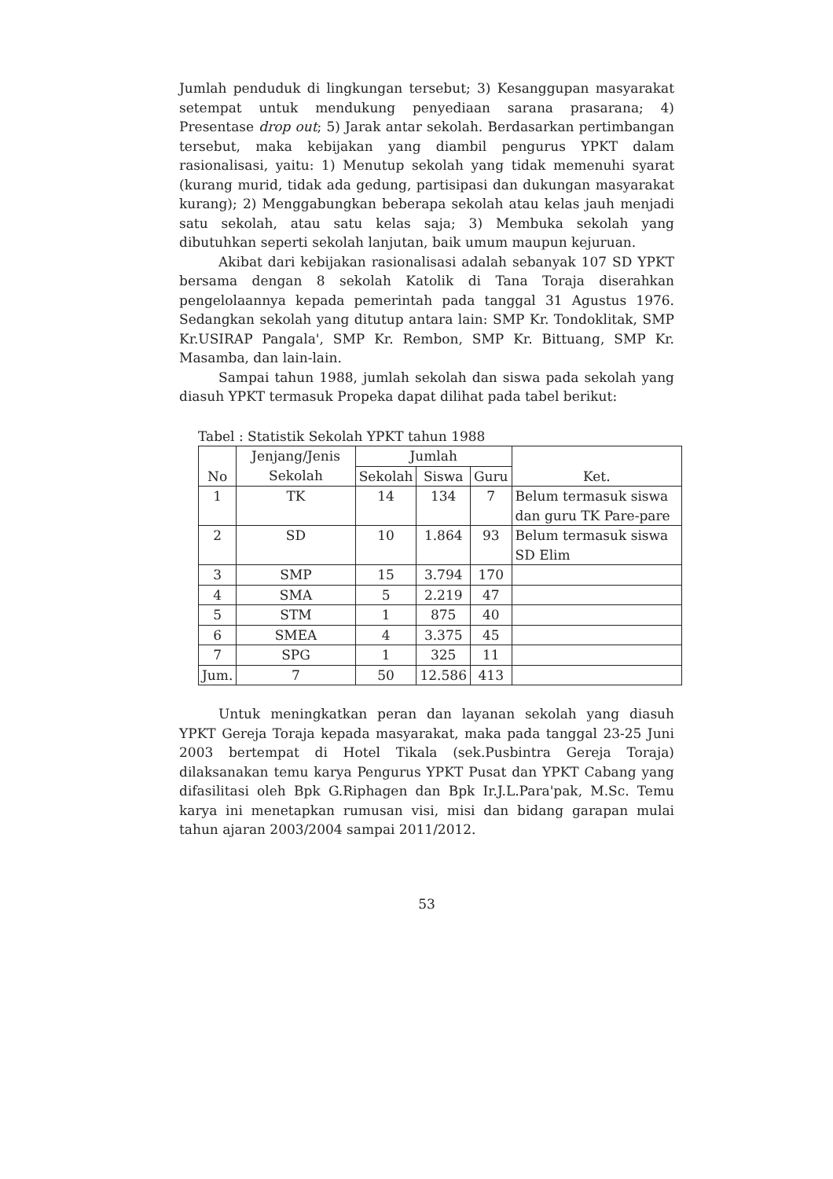Jumlah penduduk di lingkungan tersebut; 3) Kesanggupan masyarakat setempat untuk mendukung penyediaan sarana prasarana; 4) Presentase drop out; 5) Jarak antar sekolah. Berdasarkan pertimbangan tersebut, maka kebijakan yang diambil pengurus YPKT dalam rasionalisasi, yaitu: 1) Menutup sekolah yang tidak memenuhi syarat (kurang murid, tidak ada gedung, partisipasi dan dukungan masyarakat kurang); 2) Menggabungkan beberapa sekolah atau kelas jauh menjadi satu sekolah, atau satu kelas saja; 3) Membuka sekolah yang dibutuhkan seperti sekolah lanjutan, baik umum maupun kejuruan.
Akibat dari kebijakan rasionalisasi adalah sebanyak 107 SD YPKT bersama dengan 8 sekolah Katolik di Tana Toraja diserahkan pengelolaannya kepada pemerintah pada tanggal 31 Agustus 1976. Sedangkan sekolah yang ditutup antara lain: SMP Kr. Tondoklitak, SMP Kr.USIRAP Pangala', SMP Kr. Rembon, SMP Kr. Bittuang, SMP Kr. Masamba, dan lain-lain.
Sampai tahun 1988, jumlah sekolah dan siswa pada sekolah yang diasuh YPKT termasuk Propeka dapat dilihat pada tabel berikut:
Tabel : Statistik Sekolah YPKT tahun 1988
| No | Jenjang/Jenis Sekolah | Jumlah | | | Ket. |
| --- | --- | --- | --- | --- | --- |
| | | Sekolah | Siswa | Guru | |
| 1 | TK | 14 | 134 | 7 | Belum termasuk siswa dan guru TK Pare-pare |
| 2 | SD | 10 | 1.864 | 93 | Belum termasuk siswa SD Elim |
| 3 | SMP | 15 | 3.794 | 170 | |
| 4 | SMA | 5 | 2.219 | 47 | |
| 5 | STM | 1 | 875 | 40 | |
| 6 | SMEA | 4 | 3.375 | 45 | |
| 7 | SPG | 1 | 325 | 11 | |
| Jum. | 7 | 50 | 12.586 | 413 | |
Untuk meningkatkan peran dan layanan sekolah yang diasuh YPKT Gereja Toraja kepada masyarakat, maka pada tanggal 23-25 Juni 2003 bertempat di Hotel Tikala (sek.Pusbintra Gereja Toraja) dilaksanakan temu karya Pengurus YPKT Pusat dan YPKT Cabang yang difasilitasi oleh Bpk G.Riphagen dan Bpk Ir.J.L.Para'pak, M.Sc. Temu karya ini menetapkan rumusan visi, misi dan bidang garapan mulai tahun ajaran 2003/2004 sampai 2011/2012.
53